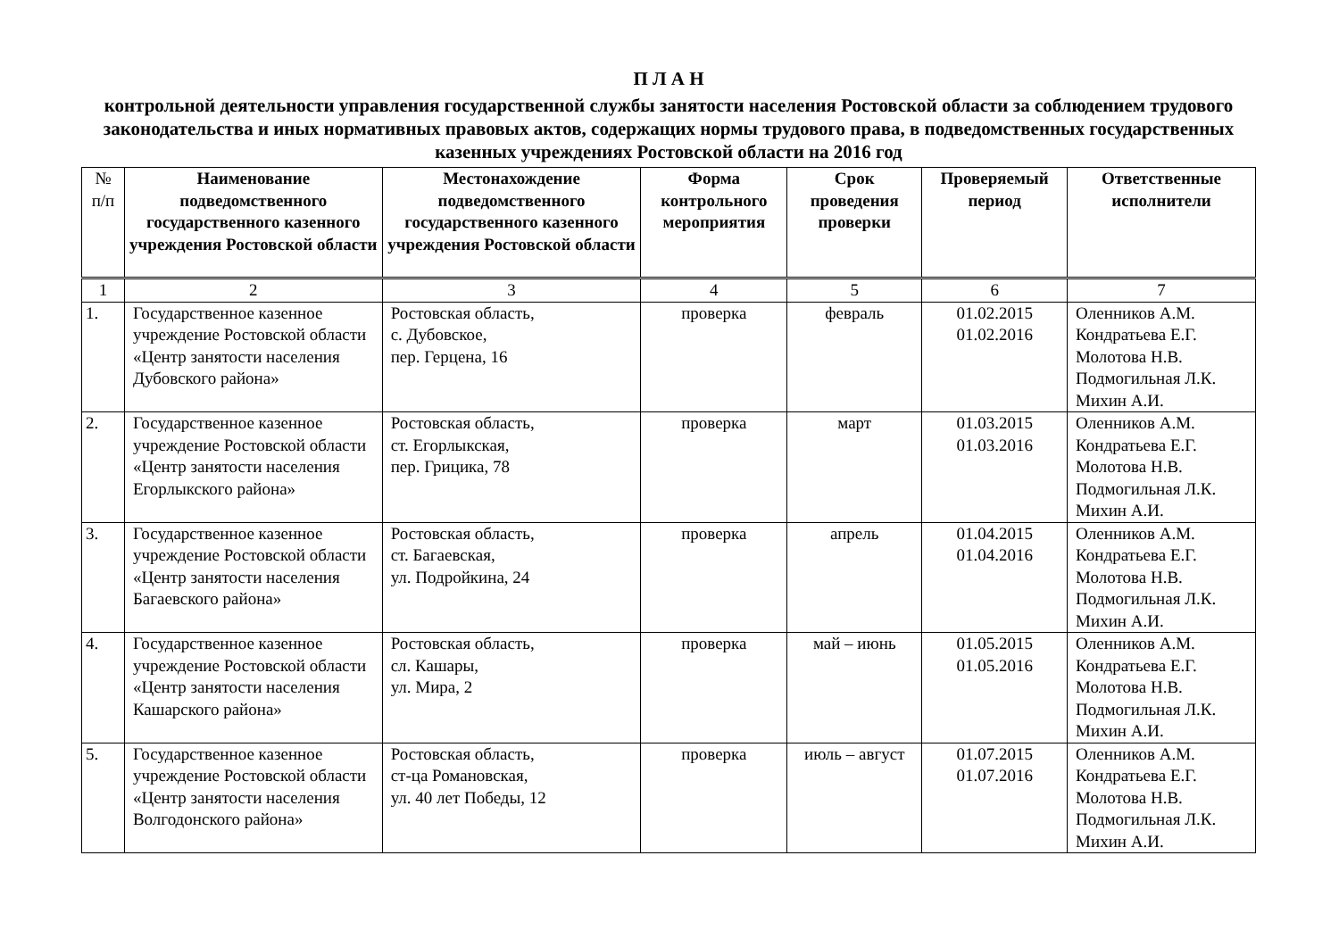П Л А Н
контрольной деятельности управления государственной службы занятости населения Ростовской области за соблюдением трудового законодательства и иных нормативных правовых актов, содержащих нормы трудового права, в подведомственных государственных казенных учреждениях Ростовской области на 2016 год
| № п/п | Наименование подведомственного государственного казенного учреждения Ростовской области | Местонахождение подведомственного государственного казенного учреждения Ростовской области | Форма контрольного мероприятия | Срок проведения проверки | Проверяемый период | Ответственные исполнители |
| --- | --- | --- | --- | --- | --- | --- |
| 1 | 2 | 3 | 4 | 5 | 6 | 7 |
| 1. | Государственное казенное учреждение Ростовской области «Центр занятости населения Дубовского района» | Ростовская область, с. Дубовское, пер. Герцена, 16 | проверка | февраль | 01.02.2015 01.02.2016 | Оленников А.М. Кондратьева Е.Г. Молотова Н.В. Подмогильная Л.К. Михин А.И. |
| 2. | Государственное казенное учреждение Ростовской области «Центр занятости населения Егорлыкского района» | Ростовская область, ст. Егорлыкская, пер. Грицика, 78 | проверка | март | 01.03.2015 01.03.2016 | Оленников А.М. Кондратьева Е.Г. Молотова Н.В. Подмогильная Л.К. Михин А.И. |
| 3. | Государственное казенное учреждение Ростовской области «Центр занятости населения Багаевского района» | Ростовская область, ст. Багаевская, ул. Подройкина, 24 | проверка | апрель | 01.04.2015 01.04.2016 | Оленников А.М. Кондратьева Е.Г. Молотова Н.В. Подмогильная Л.К. Михин А.И. |
| 4. | Государственное казенное учреждение Ростовской области «Центр занятости населения Кашарского района» | Ростовская область, сл. Кашары, ул. Мира, 2 | проверка | май – июнь | 01.05.2015 01.05.2016 | Оленников А.М. Кондратьева Е.Г. Молотова Н.В. Подмогильная Л.К. Михин А.И. |
| 5. | Государственное казенное учреждение Ростовской области «Центр занятости населения Волгодонского района» | Ростовская область, ст-ца Романовская, ул. 40 лет Победы, 12 | проверка | июль – август | 01.07.2015 01.07.2016 | Оленников А.М. Кондратьева Е.Г. Молотова Н.В. Подмогильная Л.К. Михин А.И. |